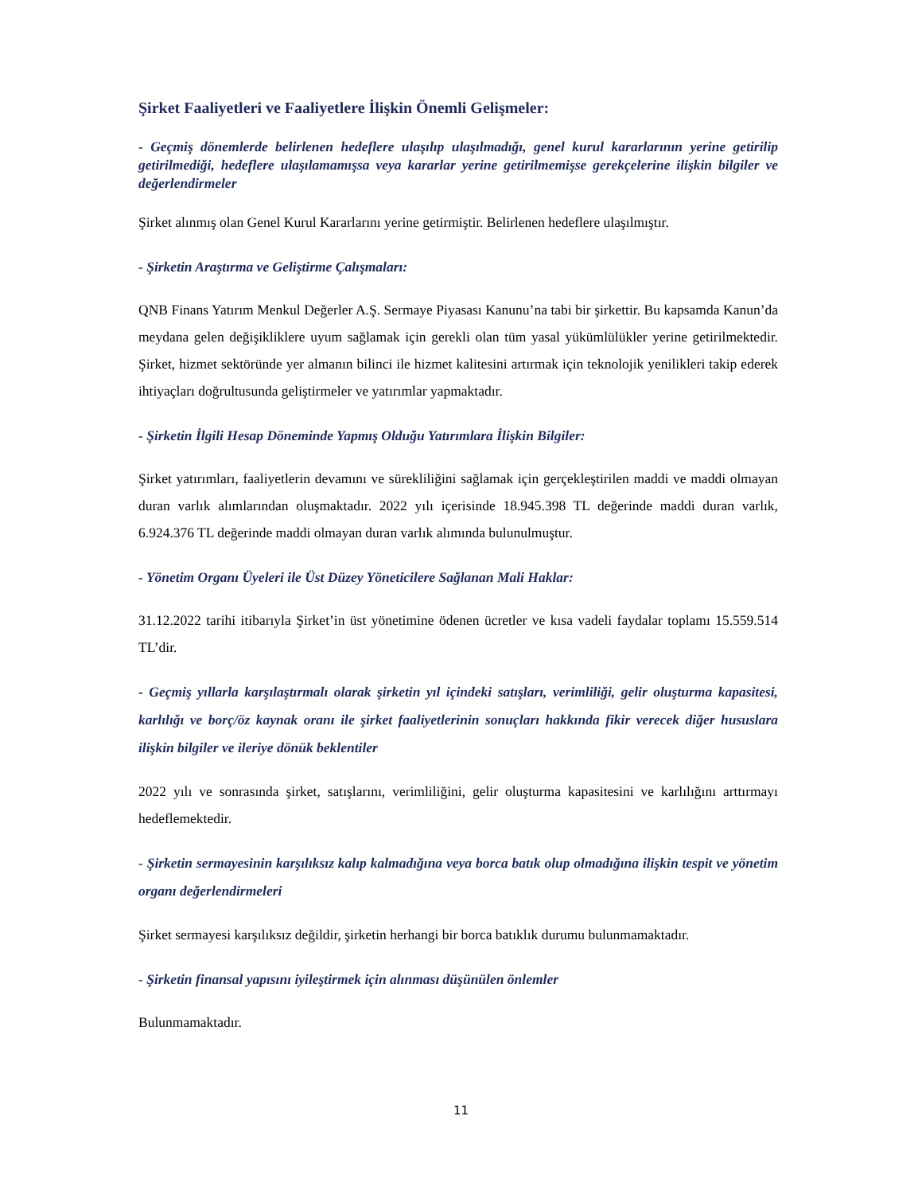Şirket Faaliyetleri ve Faaliyetlere İlişkin Önemli Gelişmeler:
- Geçmiş dönemlerde belirlenen hedeflere ulaşılıp ulaşılmadığı, genel kurul kararlarının yerine getirilip getirilmediği, hedeflere ulaşılamamışsa veya kararlar yerine getirilmemişse gerekçelerine ilişkin bilgiler ve değerlendirmeler
Şirket alınmış olan Genel Kurul Kararlarını yerine getirmiştir. Belirlenen hedeflere ulaşılmıştır.
- Şirketin Araştırma ve Geliştirme Çalışmaları:
QNB Finans Yatırım Menkul Değerler A.Ş. Sermaye Piyasası Kanunu’na tabi bir şirkettir. Bu kapsamda Kanun’da meydana gelen değişikliklere uyum sağlamak için gerekli olan tüm yasal yükümlülükler yerine getirilmektedir. Şirket, hizmet sektöründe yer almanın bilinci ile hizmet kalitesini artırmak için teknolojik yenilikleri takip ederek ihtiyaçları doğrultusunda geliştirmeler ve yatırımlar yapmaktadır.
- Şirketin İlgili Hesap Döneminde Yapmış Olduğu Yatırımlara İlişkin Bilgiler:
Şirket yatırımları, faaliyetlerin devamını ve sürekliliğini sağlamak için gerçekleştirilen maddi ve maddi olmayan duran varlık alımlarından oluşmaktadır. 2022 yılı içerisinde 18.945.398 TL değerinde maddi duran varlık, 6.924.376 TL değerinde maddi olmayan duran varlık alımında bulunulmuştur.
- Yönetim Organı Üyeleri ile Üst Düzey Yöneticilere Sağlanan Mali Haklar:
31.12.2022 tarihi itibarıyla Şirket’in üst yönetimine ödenen ücretler ve kısa vadeli faydalar toplamı 15.559.514 TL’dir.
- Geçmiş yıllarla karşılaştırmalı olarak şirketin yıl içindeki satışları, verimliliği, gelir oluşturma kapasitesi, karlılığı ve borç/öz kaynak oranı ile şirket faaliyetlerinin sonuçları hakkında fikir verecek diğer hususlara ilişkin bilgiler ve ileriye dönük beklentiler
2022 yılı ve sonrasında şirket, satışlarını, verimliliğini, gelir oluşturma kapasitesini ve karlılığını arttırmayı hedeflemektedir.
- Şirketin sermayesinin karşılıksız kalıp kalmadığına veya borca batık olup olmadığına ilişkin tespit ve yönetim organı değerlendirmeleri
Şirket sermayesi karşılıksız değildir, şirketin herhangi bir borca batıklık durumu bulunmamaktadır.
- Şirketin finansal yapısını iyileştirmek için alınması düşünülen önlemler
Bulunmamaktadır.
11